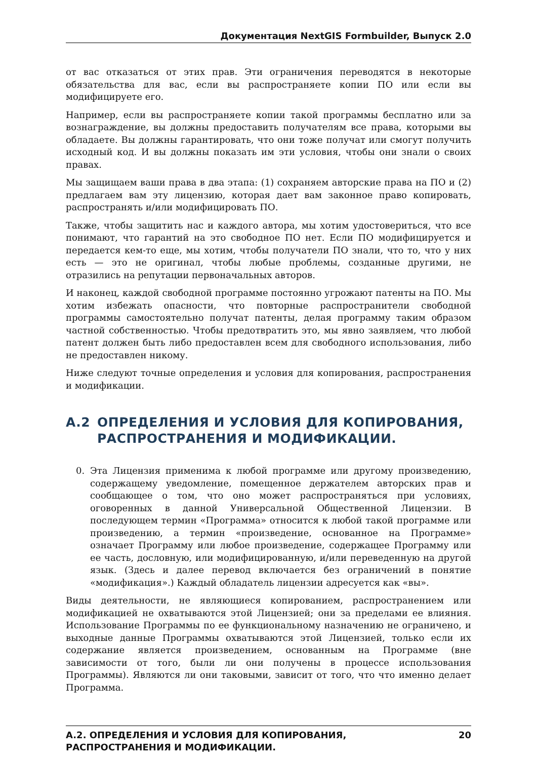Документация NextGIS Formbuilder, Выпуск 2.0
от вас отказаться от этих прав. Эти ограничения переводятся в некоторые обязательства для вас, если вы распространяете копии ПО или если вы модифицируете его.
Например, если вы распространяете копии такой программы бесплатно или за вознаграждение, вы должны предоставить получателям все права, которыми вы обладаете. Вы должны гарантировать, что они тоже получат или смогут получить исходный код. И вы должны показать им эти условия, чтобы они знали о своих правах.
Мы защищаем ваши права в два этапа: (1) сохраняем авторские права на ПО и (2) предлагаем вам эту лицензию, которая дает вам законное право копировать, распространять и/или модифицировать ПО.
Также, чтобы защитить нас и каждого автора, мы хотим удостовериться, что все понимают, что гарантий на это свободное ПО нет. Если ПО модифицируется и передается кем-то еще, мы хотим, чтобы получатели ПО знали, что то, что у них есть — это не оригинал, чтобы любые проблемы, созданные другими, не отразились на репутации первоначальных авторов.
И наконец, каждой свободной программе постоянно угрожают патенты на ПО. Мы хотим избежать опасности, что повторные распространители свободной программы самостоятельно получат патенты, делая программу таким образом частной собственностью. Чтобы предотвратить это, мы явно заявляем, что любой патент должен быть либо предоставлен всем для свободного использования, либо не предоставлен никому.
Ниже следуют точные определения и условия для копирования, распространения и модификации.
A.2 ОПРЕДЕЛЕНИЯ И УСЛОВИЯ ДЛЯ КОПИРОВАНИЯ, РАСПРОСТРАНЕНИЯ И МОДИФИКАЦИИ.
0. Эта Лицензия применима к любой программе или другому произведению, содержащему уведомление, помещенное держателем авторских прав и сообщающее о том, что оно может распространяться при условиях, оговоренных в данной Универсальной Общественной Лицензии. В последующем термин «Программа» относится к любой такой программе или произведению, а термин «произведение, основанное на Программе» означает Программу или любое произведение, содержащее Программу или ее часть, дословную, или модифицированную, и/или переведенную на другой язык. (Здесь и далее перевод включается без ограничений в понятие «модификация».) Каждый обладатель лицензии адресуется как «вы».
Виды деятельности, не являющиеся копированием, распространением или модификацией не охватываются этой Лицензией; они за пределами ее влияния. Использование Программы по ее функциональному назначению не ограничено, и выходные данные Программы охватываются этой Лицензией, только если их содержание является произведением, основанным на Программе (вне зависимости от того, были ли они получены в процессе использования Программы). Являются ли они таковыми, зависит от того, что что именно делает Программа.
A.2. ОПРЕДЕЛЕНИЯ И УСЛОВИЯ ДЛЯ КОПИРОВАНИЯ,
РАСПРОСТРАНЕНИЯ И МОДИФИКАЦИИ. 20